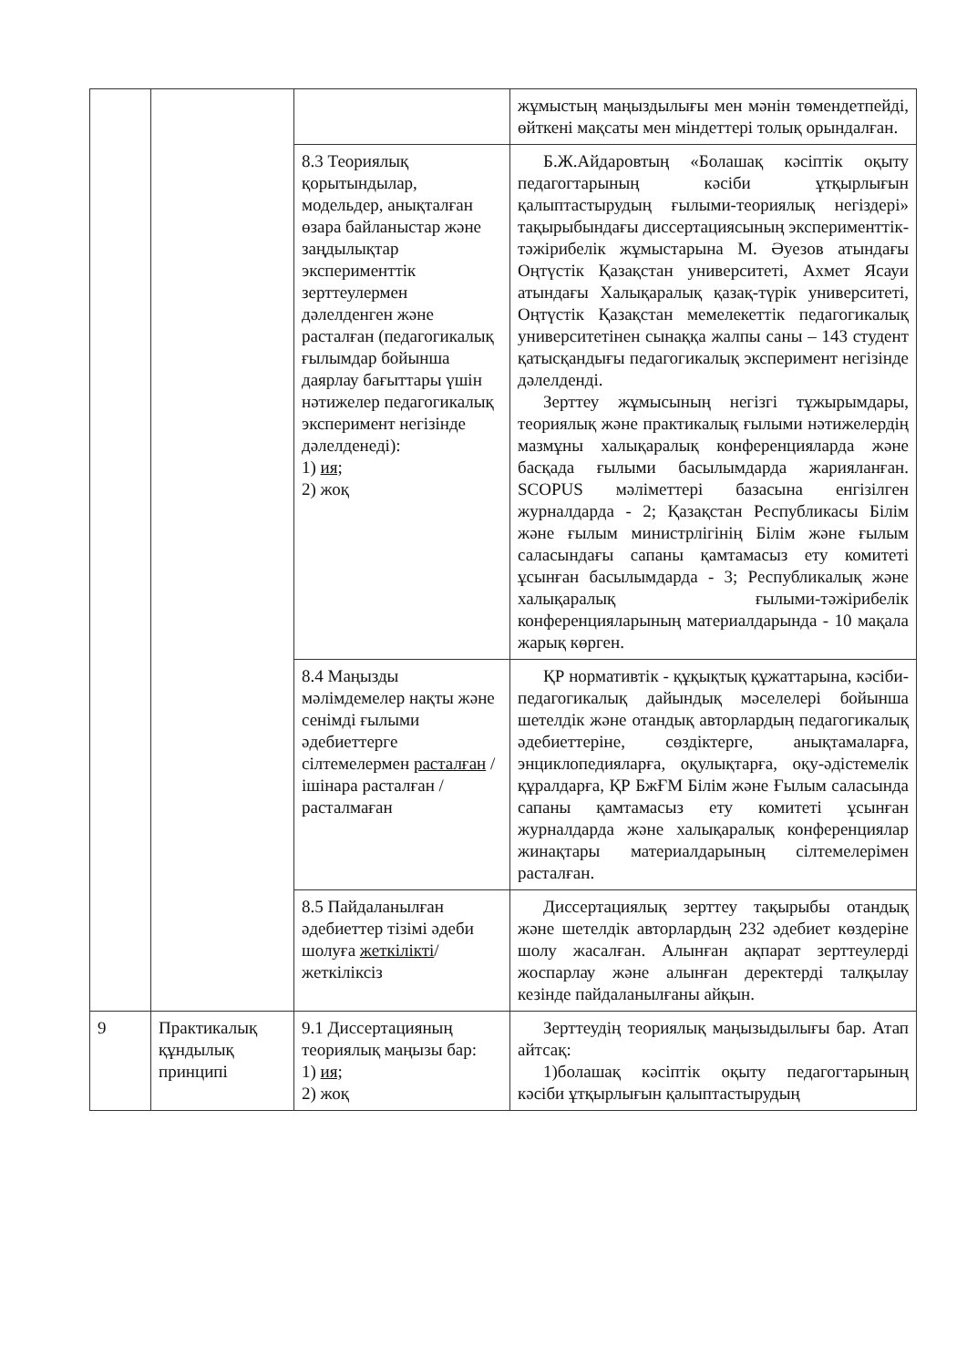| | | | жұмыстың маңыздылығы мен мәнін төмендетпейді, өйткені мақсаты мен міндеттері толық орындалған. |
| | | 8.3 Теориялық қорытындылар, модельдер, анықталған өзара байланыстар және заңдылықтар эксперименттік зерттеулермен дәлелденген және расталған (педагогикалық ғылымдар бойынша даярлау бағыттары үшін нәтижелер педагогикалық эксперимент негізінде дәлелденеді): 1) ия; 2) жоқ | Б.Ж.Айдаровтың «Болашақ кәсіптік оқыту педагогтарының кәсіби ұтқырлығын қалыптастырудың ғылыми-теориялық негіздері» тақырыбындағы диссертациясының эксперименттік-тәжірибелік жұмыстарына М. Әуезов атындағы Оңтүстік Қазақстан университеті, Ахмет Ясауи атындағы Халықаралық қазақ-түрік университеті, Оңтүстік Қазақстан мемелекеттік педагогикалық университетінен сынаққа жалпы саны – 143 студент қатысқандығы педагогикалық эксперимент негізінде дәлелденді. Зерттеу жұмысының негізгі тұжырымдары, теориялық және практикалық ғылыми нәтижелердің мазмұны халықаралық конференцияларда және басқада ғылыми басылымдарда жарияланған. SCOPUS мәліметтері базасына енгізілген журналдарда - 2; Қазақстан Республикасы Білім және ғылым министрлігінің Білім және ғылым саласындағы сапаны қамтамасыз ету комитеті ұсынған басылымдарда - 3; Республикалық және халықаралық ғылыми-тәжірибелік конференцияларының материалдарында - 10 мақала жарық көрген. |
| | | 8.4 Маңызды мәлімдемелер нақты және сенімді ғылыми әдебиеттерге сілтемелермен расталған / ішінара расталған / расталмаған | ҚР нормативтік - құқықтық құжаттарына, кәсіби-педагогикалық дайындық мәселелері бойынша шетелдік және отандық авторлардың педагогикалық әдебиеттеріне, сөздіктерге, анықтамаларға, энциклопедияларға, оқулықтарға, оқу-әдістемелік құралдарға, ҚР БжҒМ Білім және Ғылым саласында сапаны қамтамасыз ету комитеті ұсынған журналдарда және халықаралық конференциялар жинақтары материалдарының сілтемелерімен расталған. |
| | | 8.5 Пайдаланылған әдебиеттер тізімі әдеби шолуға жеткілікті /жеткіліксіз | Диссертациялық зерттеу тақырыбы отандық және шетелдік авторлардың 232 әдебиет көздеріне шолу жасалған. Алынған ақпарат зерттеулерді жоспарлау және алынған деректерді талқылау кезінде пайдаланылғаны айқын. |
| 9 | Практикалық құндылық принципі | 9.1 Диссертацияның теориялық маңызы бар: 1) ия; 2) жоқ | Зерттеудің теориялық маңызыдылығы бар. Атап айтсақ: 1)болашақ кәсіптік оқыту педагогтарының кәсіби ұтқырлығын қалыптастырудың |